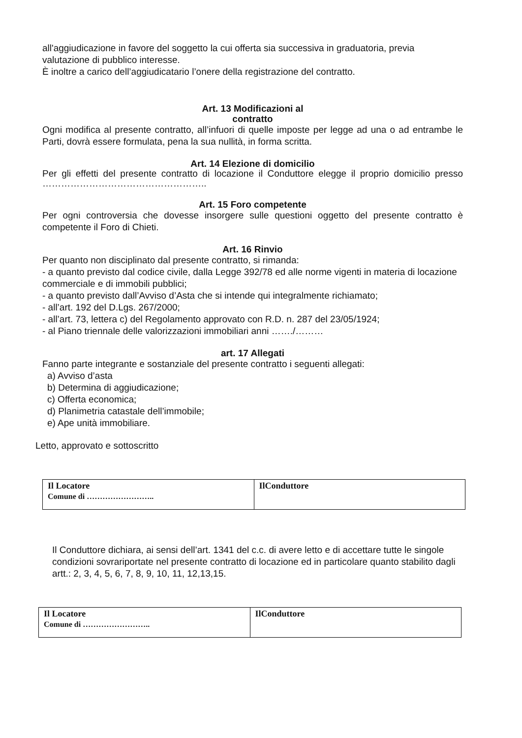all'aggiudicazione in favore del soggetto la cui offerta sia successiva in graduatoria, previa valutazione di pubblico interesse.
È inoltre a carico dell’aggiudicatario l’onere della registrazione del contratto.
Art. 13 Modificazioni al
contratto
Ogni modifica al presente contratto, all’infuori di quelle imposte per legge ad una o ad entrambe le Parti, dovrà essere formulata, pena la sua nullità, in forma scritta.
Art. 14 Elezione di domicilio
Per gli effetti del presente contratto di locazione il Conduttore elegge il proprio domicilio presso ……………………………………………..
Art. 15 Foro competente
Per ogni controversia che dovesse insorgere sulle questioni oggetto del presente contratto è competente il Foro di Chieti.
Art. 16 Rinvio
Per quanto non disciplinato dal presente contratto, si rimanda:
- a quanto previsto dal codice civile, dalla Legge 392/78 ed alle norme vigenti in materia di locazione commerciale e di immobili pubblici;
- a quanto previsto dall’Avviso d’Asta che si intende qui integralmente richiamato;
- all’art. 192 del D.Lgs. 267/2000;
- all’art. 73, lettera c) del Regolamento approvato con R.D. n. 287 del 23/05/1924;
- al Piano triennale delle valorizzazioni immobiliari anni ……./………
art. 17 Allegati
Fanno parte integrante e sostanziale del presente contratto i seguenti allegati:
a) Avviso d’asta
b) Determina di aggiudicazione;
c) Offerta economica;
d) Planimetria catastale dell’immobile;
e) Ape unità immobiliare.
Letto, approvato e sottoscritto
| Il Locatore Comune di …………………….. | IlConduttore |
Il Conduttore dichiara, ai sensi dell’art. 1341 del c.c. di avere letto e di accettare tutte le singole condizioni sovrariportate nel presente contratto di locazione ed in particolare quanto stabilito dagli artt.: 2, 3, 4, 5, 6, 7, 8, 9, 10, 11, 12,13,15.
| Il Locatore Comune di …………………….. | IlConduttore |